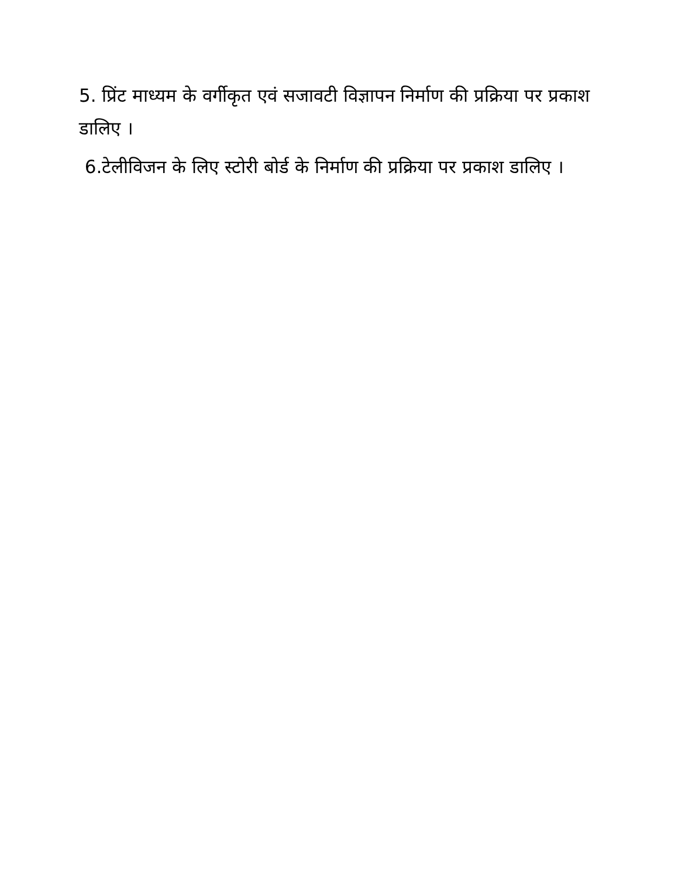5. प्रिंट माध्यम के वर्गीकृत एवं सजावटी विज्ञापन निर्माण की प्रक्रिया पर प्रकाश डालिए ।
6.टेलीविजन के लिए स्टोरी बोर्ड के निर्माण की प्रक्रिया पर प्रकाश डालिए ।